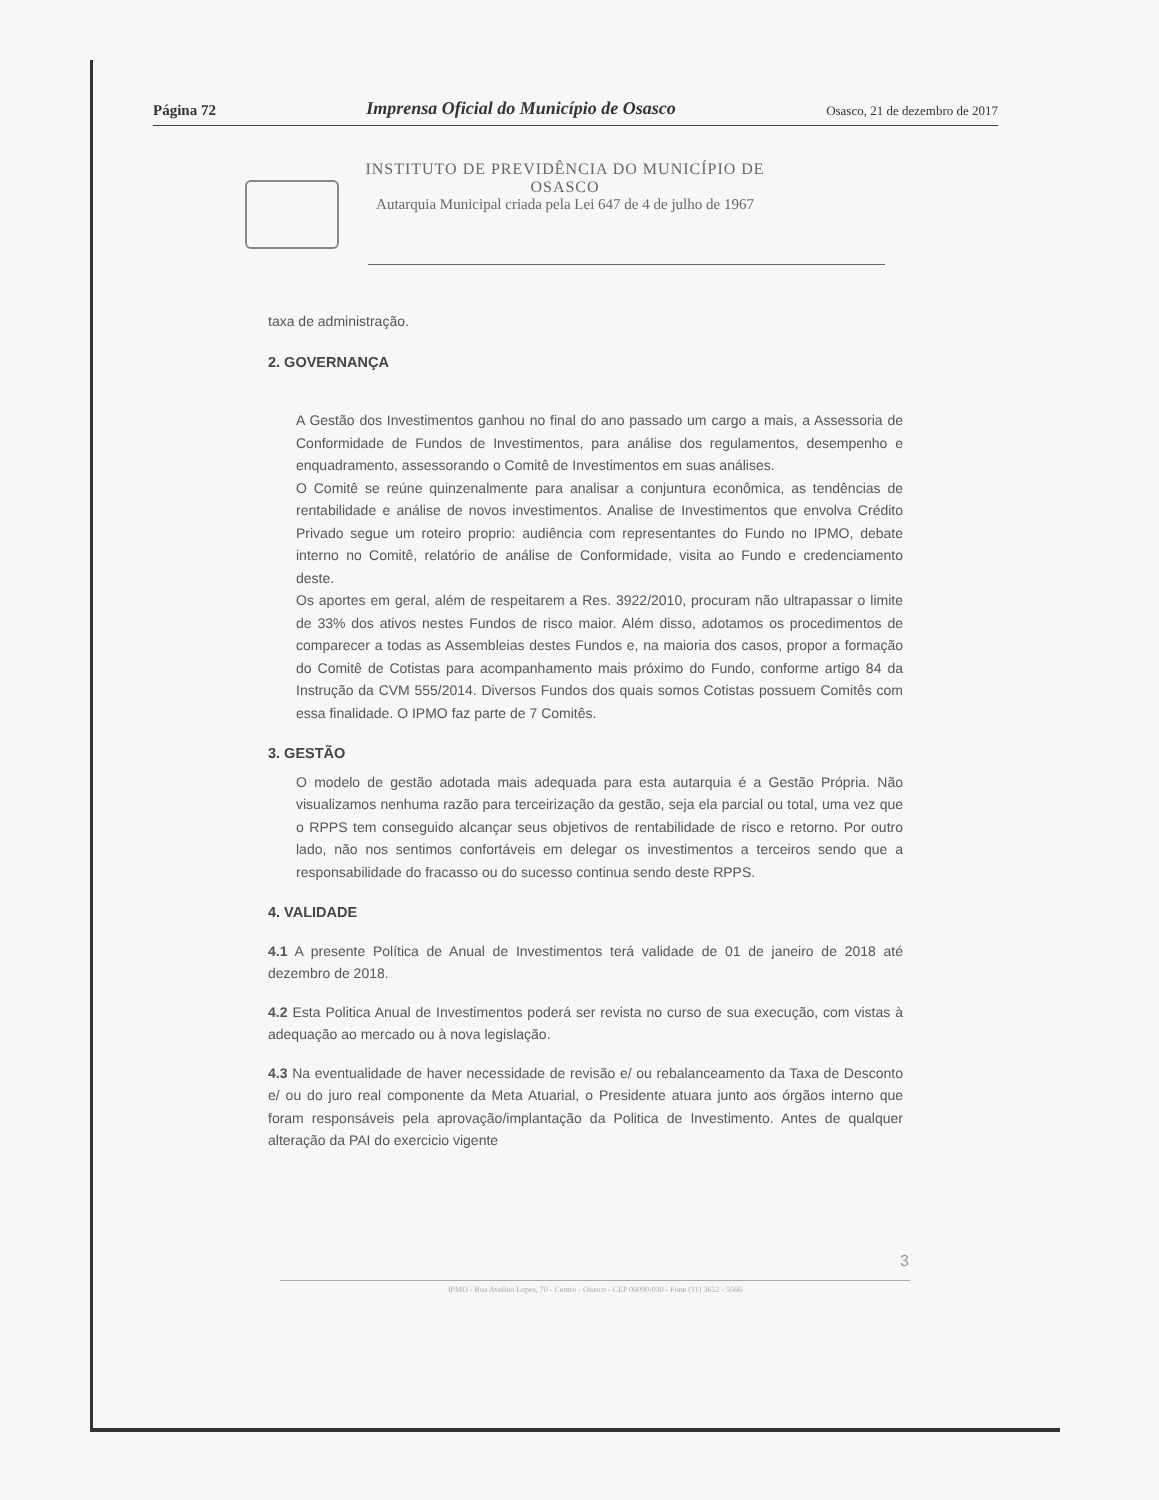Página 72 Imprensa Oficial do Município de Osasco Osasco, 21 de dezembro de 2017
INSTITUTO DE PREVIDÊNCIA DO MUNICÍPIO DE
OSASCO
Autarquia Municipal criada pela Lei 647 de 4 de julho de 1967
taxa de administração.
2. GOVERNANÇA
A Gestão dos Investimentos ganhou no final do ano passado um cargo a mais, a Assessoria de Conformidade de Fundos de Investimentos, para análise dos regulamentos, desempenho e enquadramento, assessorando o Comitê de Investimentos em suas análises.
O Comitê se reúne quinzenalmente para analisar a conjuntura econômica, as tendências de rentabilidade e análise de novos investimentos. Analise de Investimentos que envolva Crédito Privado segue um roteiro proprio: audiência com representantes do Fundo no IPMO, debate interno no Comitê, relatório de análise de Conformidade, visita ao Fundo e credenciamento deste.
Os aportes em geral, além de respeitarem a Res. 3922/2010, procuram não ultrapassar o limite de 33% dos ativos nestes Fundos de risco maior. Além disso, adotamos os procedimentos de comparecer a todas as Assembleias destes Fundos e, na maioria dos casos, propor a formação do Comitê de Cotistas para acompanhamento mais próximo do Fundo, conforme artigo 84 da Instrução da CVM 555/2014. Diversos Fundos dos quais somos Cotistas possuem Comitês com essa finalidade. O IPMO faz parte de 7 Comitês.
3. GESTÃO
O modelo de gestão adotada mais adequada para esta autarquia é a Gestão Própria. Não visualizamos nenhuma razão para terceirização da gestão, seja ela parcial ou total, uma vez que o RPPS tem conseguido alcançar seus objetivos de rentabilidade de risco e retorno. Por outro lado, não nos sentimos confortáveis em delegar os investimentos a terceiros sendo que a responsabilidade do fracasso ou do sucesso continua sendo deste RPPS.
4. VALIDADE
4.1 A presente Política de Anual de Investimentos terá validade de 01 de janeiro de 2018 até dezembro de 2018.
4.2 Esta Politica Anual de Investimentos poderá ser revista no curso de sua execução, com vistas à adequação ao mercado ou à nova legislação.
4.3 Na eventualidade de haver necessidade de revisão e/ ou rebalanceamento da Taxa de Desconto e/ ou do juro real componente da Meta Atuarial, o Presidente atuara junto aos órgãos interno que foram responsáveis pela aprovação/implantação da Politica de Investimento. Antes de qualquer alteração da PAI do exercicio vigente
3
IPMO - Rua Avelino Lopes, 70 - Centro - Osasco - CEP 06090-030 - Fone (11) 3652 - 5566